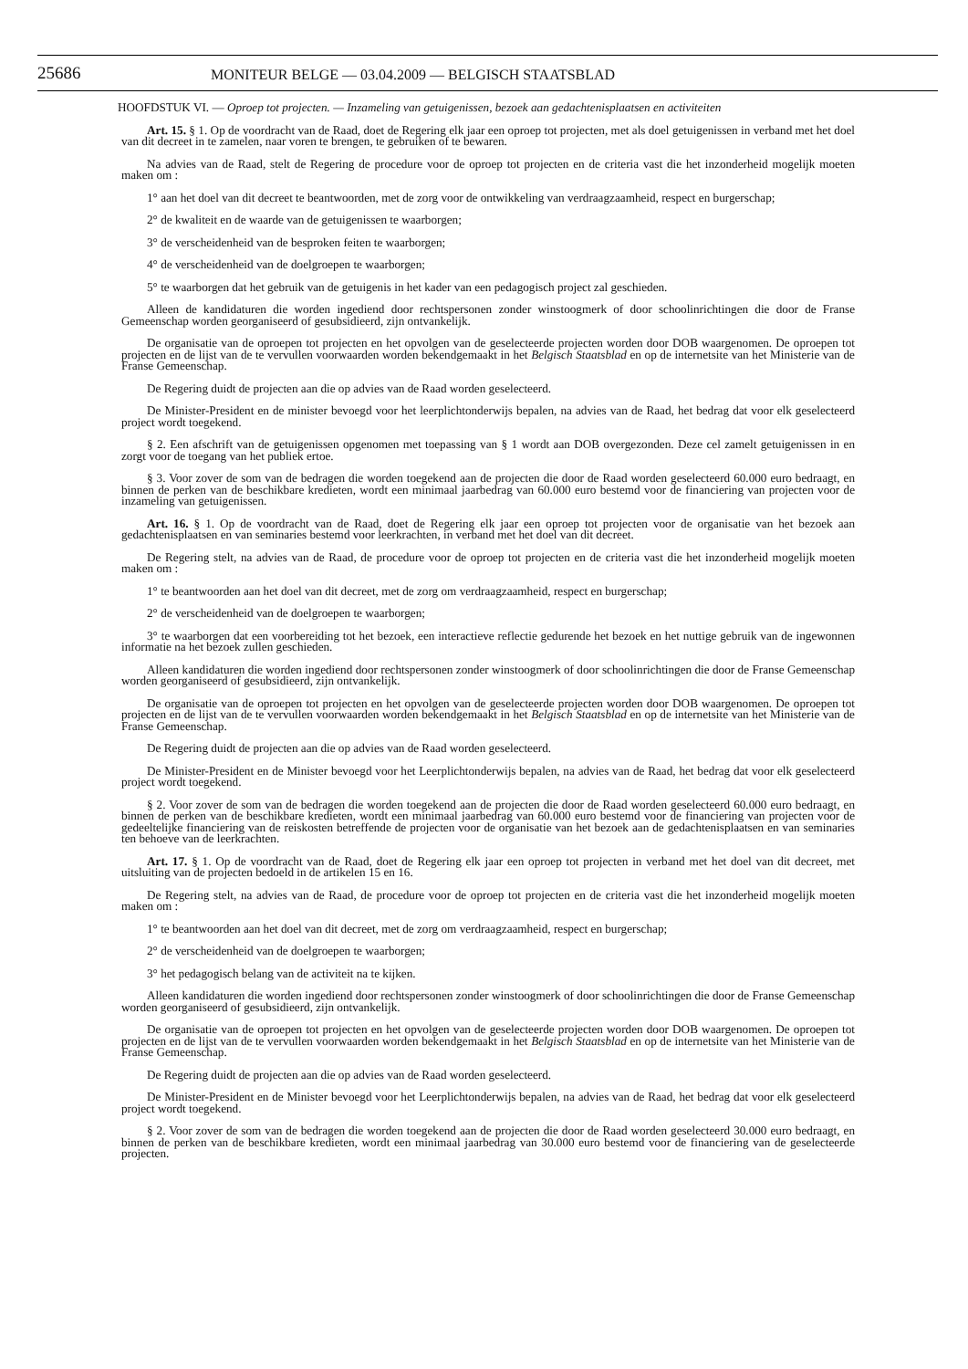25686
MONITEUR BELGE — 03.04.2009 — BELGISCH STAATSBLAD
HOOFDSTUK VI. — Oproep tot projecten. — Inzameling van getuigenissen, bezoek aan gedachtenisplaatsen en activiteiten
Art. 15. § 1. Op de voordracht van de Raad, doet de Regering elk jaar een oproep tot projecten, met als doel getuigenissen in verband met het doel van dit decreet in te zamelen, naar voren te brengen, te gebruiken of te bewaren.
Na advies van de Raad, stelt de Regering de procedure voor de oproep tot projecten en de criteria vast die het inzonderheid mogelijk moeten maken om :
1° aan het doel van dit decreet te beantwoorden, met de zorg voor de ontwikkeling van verdraagzaamheid, respect en burgerschap;
2° de kwaliteit en de waarde van de getuigenissen te waarborgen;
3° de verscheidenheid van de besproken feiten te waarborgen;
4° de verscheidenheid van de doelgroepen te waarborgen;
5° te waarborgen dat het gebruik van de getuigenis in het kader van een pedagogisch project zal geschieden.
Alleen de kandidaturen die worden ingediend door rechtspersonen zonder winstoogmerk of door schoolinrichtingen die door de Franse Gemeenschap worden georganiseerd of gesubsidieerd, zijn ontvankelijk.
De organisatie van de oproepen tot projecten en het opvolgen van de geselecteerde projecten worden door DOB waargenomen. De oproepen tot projecten en de lijst van de te vervullen voorwaarden worden bekendgemaakt in het Belgisch Staatsblad en op de internetsite van het Ministerie van de Franse Gemeenschap.
De Regering duidt de projecten aan die op advies van de Raad worden geselecteerd.
De Minister-President en de minister bevoegd voor het leerplichtonderwijs bepalen, na advies van de Raad, het bedrag dat voor elk geselecteerd project wordt toegekend.
§ 2. Een afschrift van de getuigenissen opgenomen met toepassing van § 1 wordt aan DOB overgezonden. Deze cel zamelt getuigenissen in en zorgt voor de toegang van het publiek ertoe.
§ 3. Voor zover de som van de bedragen die worden toegekend aan de projecten die door de Raad worden geselecteerd 60.000 euro bedraagt, en binnen de perken van de beschikbare kredieten, wordt een minimaal jaarbedrag van 60.000 euro bestemd voor de financiering van projecten voor de inzameling van getuigenissen.
Art. 16. § 1. Op de voordracht van de Raad, doet de Regering elk jaar een oproep tot projecten voor de organisatie van het bezoek aan gedachtenisplaatsen en van seminaries bestemd voor leerkrachten, in verband met het doel van dit decreet.
De Regering stelt, na advies van de Raad, de procedure voor de oproep tot projecten en de criteria vast die het inzonderheid mogelijk moeten maken om :
1° te beantwoorden aan het doel van dit decreet, met de zorg om verdraagzaamheid, respect en burgerschap;
2° de verscheidenheid van de doelgroepen te waarborgen;
3° te waarborgen dat een voorbereiding tot het bezoek, een interactieve reflectie gedurende het bezoek en het nuttige gebruik van de ingewonnen informatie na het bezoek zullen geschieden.
Alleen kandidaturen die worden ingediend door rechtspersonen zonder winstoogmerk of door schoolinrichtingen die door de Franse Gemeenschap worden georganiseerd of gesubsidieerd, zijn ontvankelijk.
De organisatie van de oproepen tot projecten en het opvolgen van de geselecteerde projecten worden door DOB waargenomen. De oproepen tot projecten en de lijst van de te vervullen voorwaarden worden bekendgemaakt in het Belgisch Staatsblad en op de internetsite van het Ministerie van de Franse Gemeenschap.
De Regering duidt de projecten aan die op advies van de Raad worden geselecteerd.
De Minister-President en de Minister bevoegd voor het Leerplichtonderwijs bepalen, na advies van de Raad, het bedrag dat voor elk geselecteerd project wordt toegekend.
§ 2. Voor zover de som van de bedragen die worden toegekend aan de projecten die door de Raad worden geselecteerd 60.000 euro bedraagt, en binnen de perken van de beschikbare kredieten, wordt een minimaal jaarbedrag van 60.000 euro bestemd voor de financiering van projecten voor de gedeeltelijke financiering van de reiskosten betreffende de projecten voor de organisatie van het bezoek aan de gedachtenisplaatsen en van seminaries ten behoeve van de leerkrachten.
Art. 17. § 1. Op de voordracht van de Raad, doet de Regering elk jaar een oproep tot projecten in verband met het doel van dit decreet, met uitsluiting van de projecten bedoeld in de artikelen 15 en 16.
De Regering stelt, na advies van de Raad, de procedure voor de oproep tot projecten en de criteria vast die het inzonderheid mogelijk moeten maken om :
1° te beantwoorden aan het doel van dit decreet, met de zorg om verdraagzaamheid, respect en burgerschap;
2° de verscheidenheid van de doelgroepen te waarborgen;
3° het pedagogisch belang van de activiteit na te kijken.
Alleen kandidaturen die worden ingediend door rechtspersonen zonder winstoogmerk of door schoolinrichtingen die door de Franse Gemeenschap worden georganiseerd of gesubsidieerd, zijn ontvankelijk.
De organisatie van de oproepen tot projecten en het opvolgen van de geselecteerde projecten worden door DOB waargenomen. De oproepen tot projecten en de lijst van de te vervullen voorwaarden worden bekendgemaakt in het Belgisch Staatsblad en op de internetsite van het Ministerie van de Franse Gemeenschap.
De Regering duidt de projecten aan die op advies van de Raad worden geselecteerd.
De Minister-President en de Minister bevoegd voor het Leerplichtonderwijs bepalen, na advies van de Raad, het bedrag dat voor elk geselecteerd project wordt toegekend.
§ 2. Voor zover de som van de bedragen die worden toegekend aan de projecten die door de Raad worden geselecteerd 30.000 euro bedraagt, en binnen de perken van de beschikbare kredieten, wordt een minimaal jaarbedrag van 30.000 euro bestemd voor de financiering van de geselecteerde projecten.